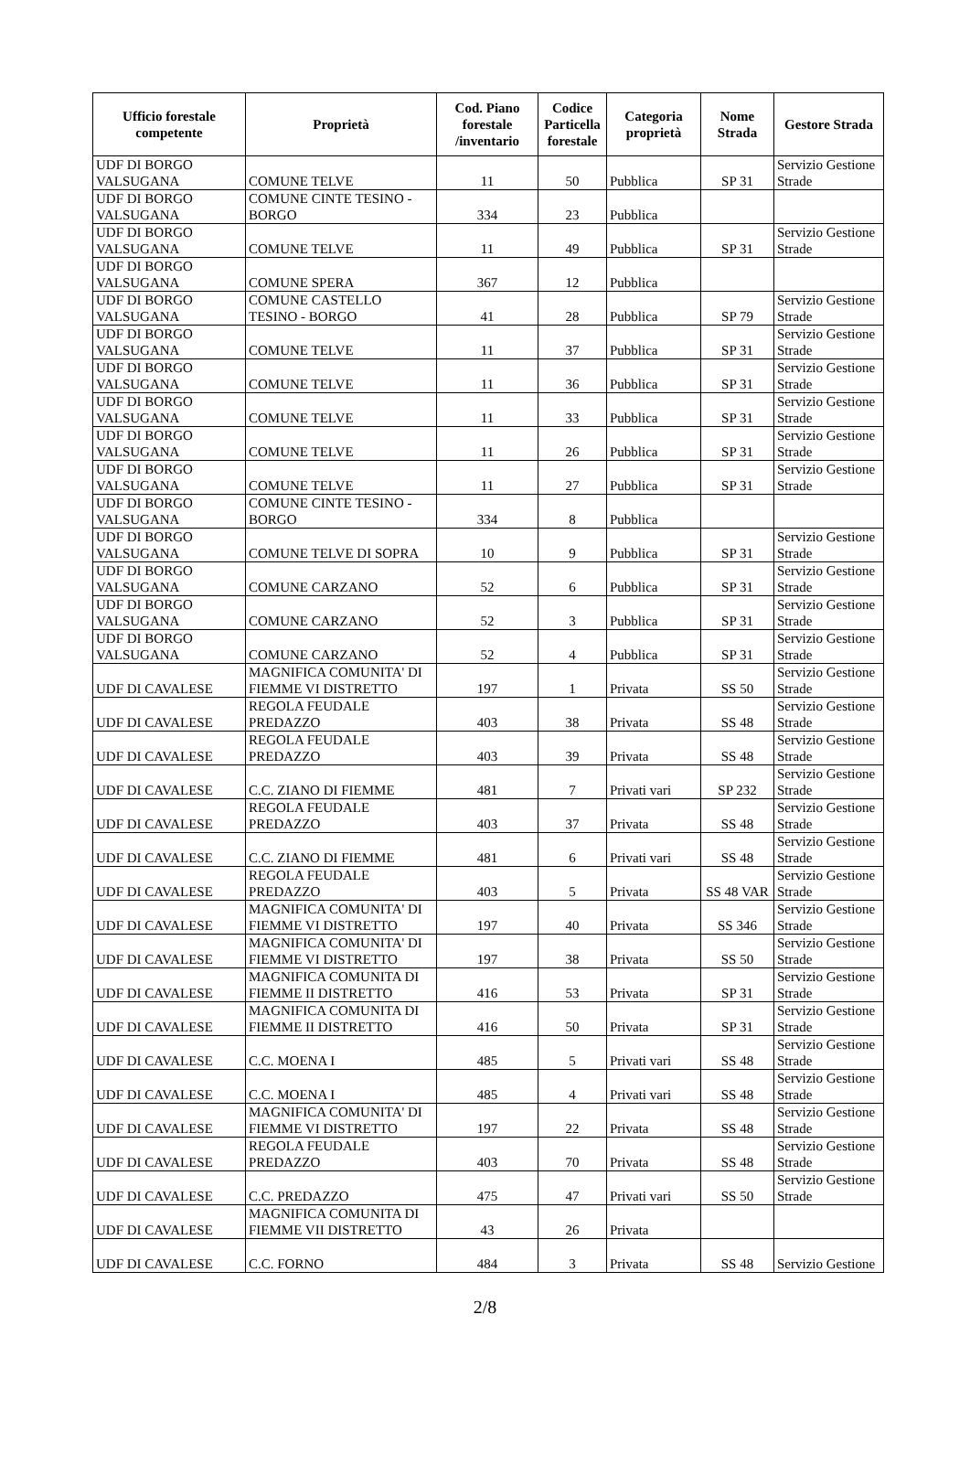| Ufficio forestale competente | Proprietà | Cod. Piano forestale /inventario | Codice Particella forestale | Categoria proprietà | Nome Strada | Gestore Strada |
| --- | --- | --- | --- | --- | --- | --- |
| UDF DI BORGO VALSUGANA | COMUNE TELVE | 11 | 50 | Pubblica | SP 31 | Servizio Gestione Strade |
| UDF DI BORGO VALSUGANA | COMUNE CINTE TESINO - BORGO | 334 | 23 | Pubblica | | |
| UDF DI BORGO VALSUGANA | COMUNE TELVE | 11 | 49 | Pubblica | SP 31 | Servizio Gestione Strade |
| UDF DI BORGO VALSUGANA | COMUNE SPERA | 367 | 12 | Pubblica | | |
| UDF DI BORGO VALSUGANA | COMUNE CASTELLO TESINO - BORGO | 41 | 28 | Pubblica | SP 79 | Servizio Gestione Strade |
| UDF DI BORGO VALSUGANA | COMUNE TELVE | 11 | 37 | Pubblica | SP 31 | Servizio Gestione Strade |
| UDF DI BORGO VALSUGANA | COMUNE TELVE | 11 | 36 | Pubblica | SP 31 | Servizio Gestione Strade |
| UDF DI BORGO VALSUGANA | COMUNE TELVE | 11 | 33 | Pubblica | SP 31 | Servizio Gestione Strade |
| UDF DI BORGO VALSUGANA | COMUNE TELVE | 11 | 26 | Pubblica | SP 31 | Servizio Gestione Strade |
| UDF DI BORGO VALSUGANA | COMUNE TELVE | 11 | 27 | Pubblica | SP 31 | Servizio Gestione Strade |
| UDF DI BORGO VALSUGANA | COMUNE CINTE TESINO - BORGO | 334 | 8 | Pubblica | | |
| UDF DI BORGO VALSUGANA | COMUNE TELVE DI SOPRA | 10 | 9 | Pubblica | SP 31 | Servizio Gestione Strade |
| UDF DI BORGO VALSUGANA | COMUNE CARZANO | 52 | 6 | Pubblica | SP 31 | Servizio Gestione Strade |
| UDF DI BORGO VALSUGANA | COMUNE CARZANO | 52 | 3 | Pubblica | SP 31 | Servizio Gestione Strade |
| UDF DI BORGO VALSUGANA | COMUNE CARZANO | 52 | 4 | Pubblica | SP 31 | Servizio Gestione Strade |
| UDF DI CAVALESE | MAGNIFICA COMUNITA' DI FIEMME VI DISTRETTO | 197 | 1 | Privata | SS 50 | Servizio Gestione Strade |
| UDF DI CAVALESE | REGOLA FEUDALE PREDAZZO | 403 | 38 | Privata | SS 48 | Servizio Gestione Strade |
| UDF DI CAVALESE | REGOLA FEUDALE PREDAZZO | 403 | 39 | Privata | SS 48 | Servizio Gestione Strade |
| UDF DI CAVALESE | C.C. ZIANO DI FIEMME | 481 | 7 | Privati vari | SP 232 | Servizio Gestione Strade |
| UDF DI CAVALESE | REGOLA FEUDALE PREDAZZO | 403 | 37 | Privata | SS 48 | Servizio Gestione Strade |
| UDF DI CAVALESE | C.C. ZIANO DI FIEMME | 481 | 6 | Privati vari | SS 48 | Servizio Gestione Strade |
| UDF DI CAVALESE | REGOLA FEUDALE PREDAZZO | 403 | 5 | Privata | SS 48 VAR | Servizio Gestione Strade |
| UDF DI CAVALESE | MAGNIFICA COMUNITA' DI FIEMME VI DISTRETTO | 197 | 40 | Privata | SS 346 | Servizio Gestione Strade |
| UDF DI CAVALESE | MAGNIFICA COMUNITA' DI FIEMME VI DISTRETTO | 197 | 38 | Privata | SS 50 | Servizio Gestione Strade |
| UDF DI CAVALESE | MAGNIFICA COMUNITA DI FIEMME II DISTRETTO | 416 | 53 | Privata | SP 31 | Servizio Gestione Strade |
| UDF DI CAVALESE | MAGNIFICA COMUNITA DI FIEMME II DISTRETTO | 416 | 50 | Privata | SP 31 | Servizio Gestione Strade |
| UDF DI CAVALESE | C.C. MOENA I | 485 | 5 | Privati vari | SS 48 | Servizio Gestione Strade |
| UDF DI CAVALESE | C.C. MOENA I | 485 | 4 | Privati vari | SS 48 | Servizio Gestione Strade |
| UDF DI CAVALESE | MAGNIFICA COMUNITA' DI FIEMME VI DISTRETTO | 197 | 22 | Privata | SS 48 | Servizio Gestione Strade |
| UDF DI CAVALESE | REGOLA FEUDALE PREDAZZO | 403 | 70 | Privata | SS 48 | Servizio Gestione Strade |
| UDF DI CAVALESE | C.C. PREDAZZO | 475 | 47 | Privati vari | SS 50 | Servizio Gestione Strade |
| UDF DI CAVALESE | MAGNIFICA COMUNITA DI FIEMME VII DISTRETTO | 43 | 26 | Privata | | |
| UDF DI CAVALESE | C.C. FORNO | 484 | 3 | Privata | SS 48 | Servizio Gestione |
2/8